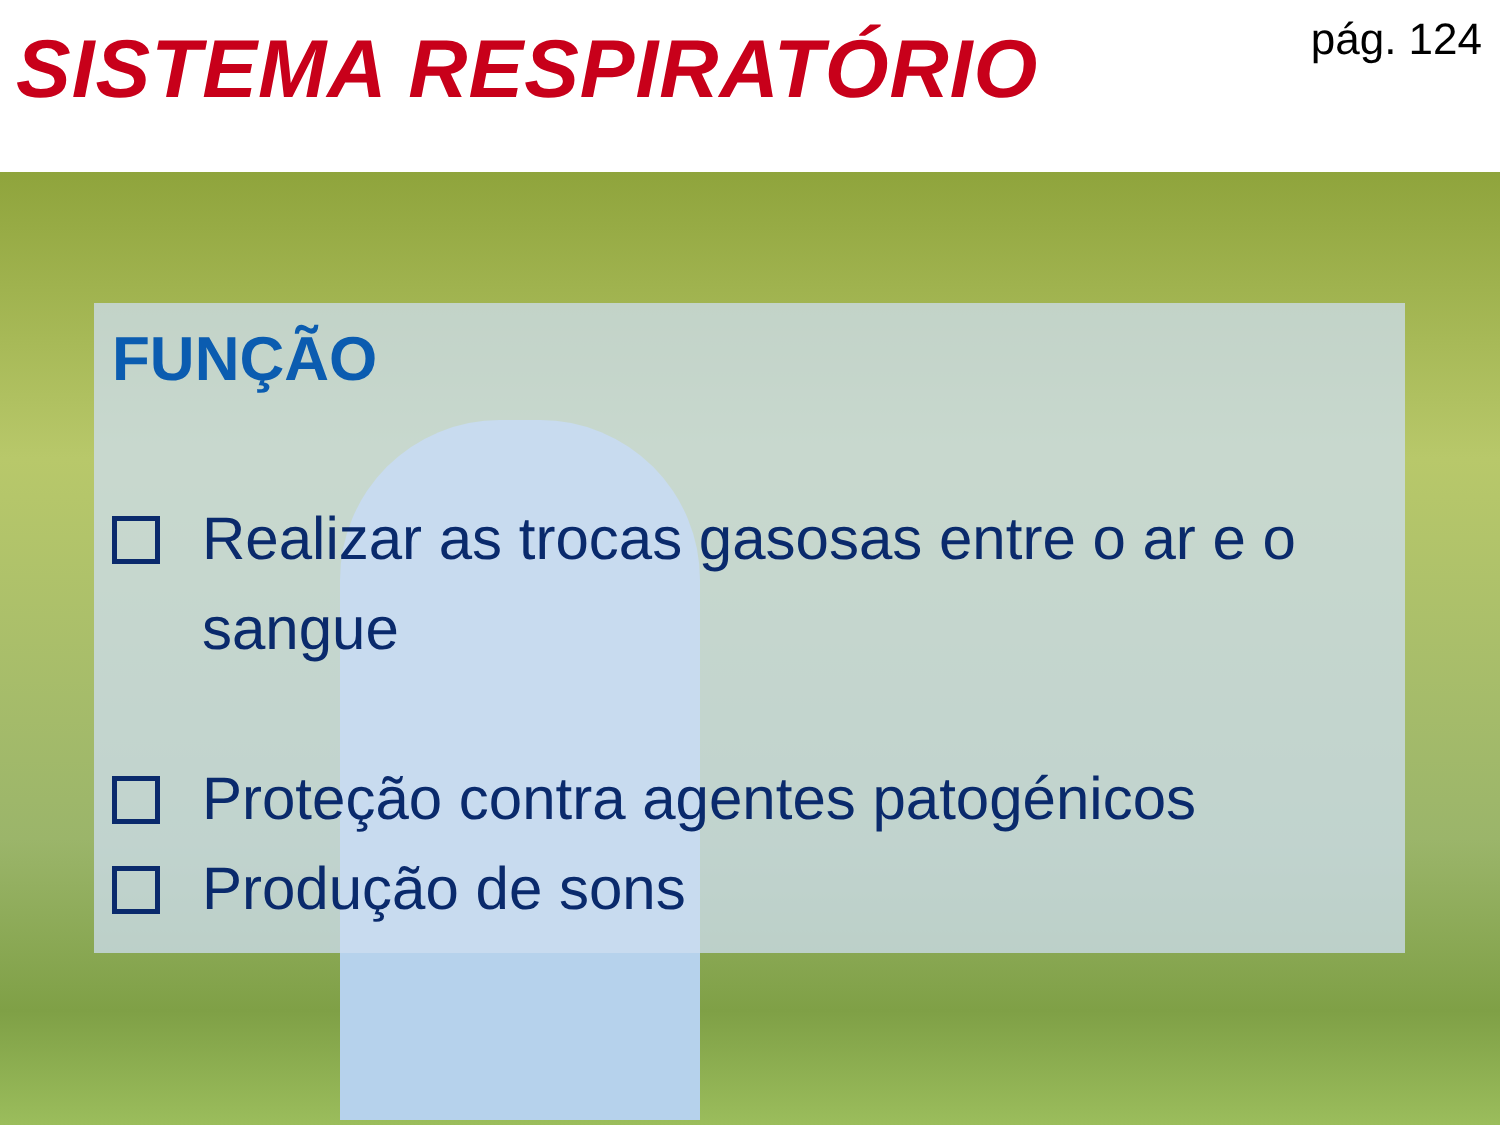SISTEMA RESPIRATÓRIO
pág. 124
FUNÇÃO
Realizar as trocas gasosas entre o ar e o sangue
Proteção contra agentes patogénicos
Produção de sons